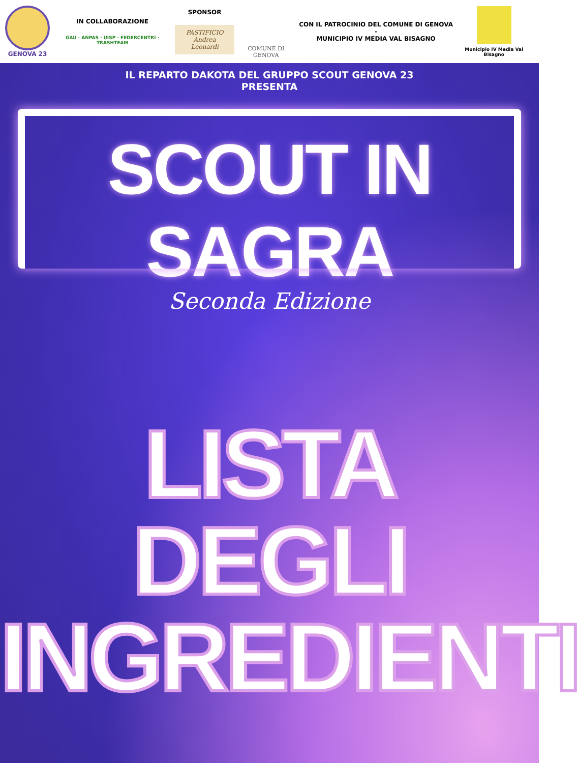GENOVA 23
IN COLLABORAZIONE
GAU · ANPAS · UISP · FEDERCENTRI · TRASHTEAM
SPONSOR
PASTIFICIO
Andrea Leonardi
COMUNE DI GENOVA
CON IL PATROCINIO DEL COMUNE DI GENOVA -
MUNICIPIO IV MEDIA VAL BISAGNO
Municipio IV Media Val Bisagno
IL REPARTO DAKOTA DEL GRUPPO SCOUT GENOVA 23
PRESENTA
SCOUT IN SAGRA
Seconda Edizione
LISTA DEGLI
INGREDIENTI